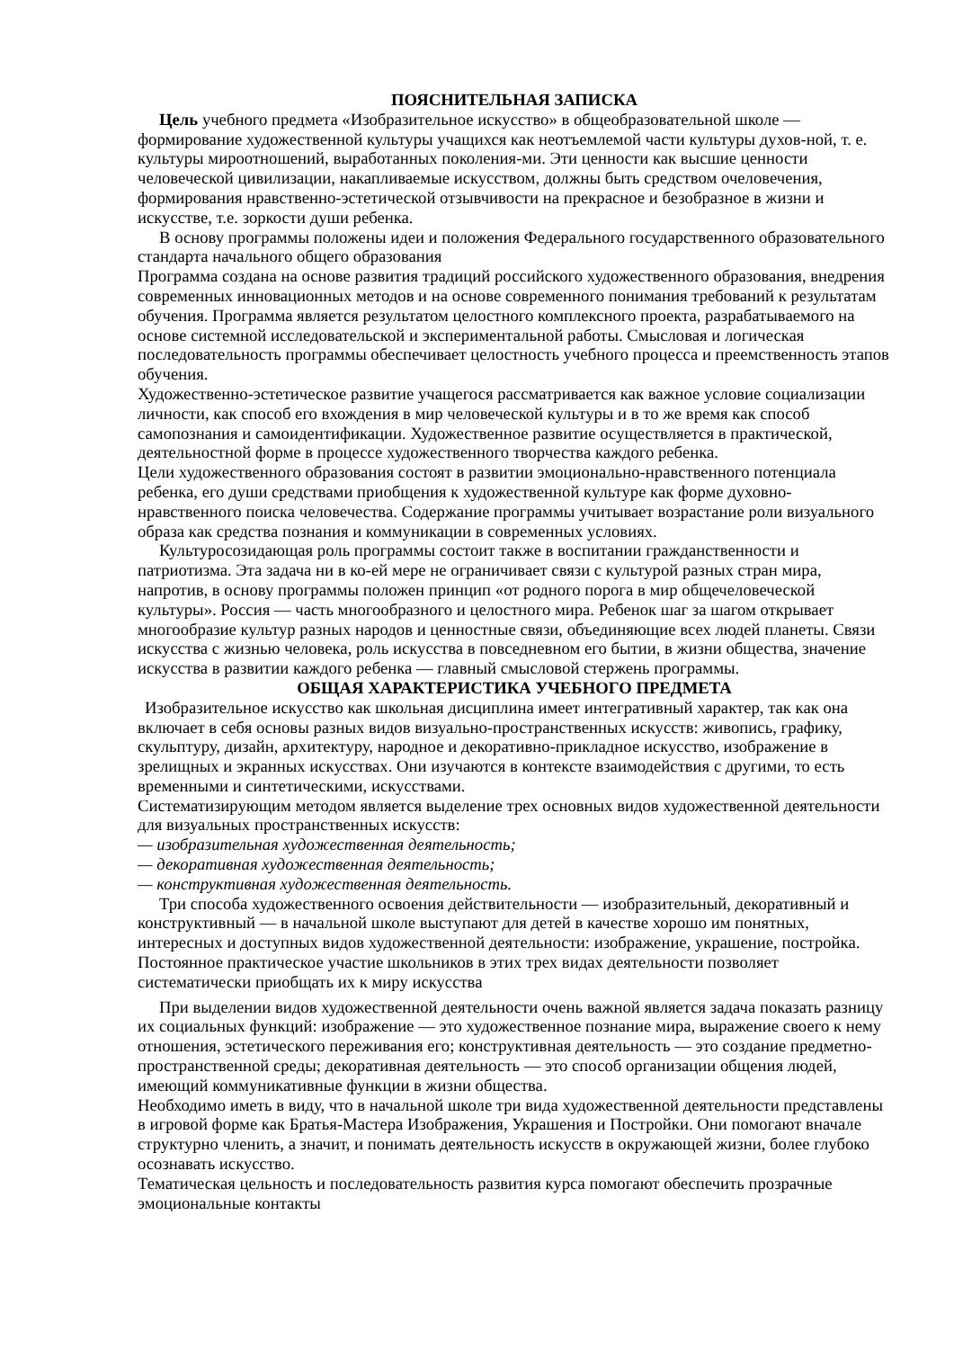ПОЯСНИТЕЛЬНАЯ ЗАПИСКА
Цель учебного предмета «Изобразительное искусство» в общеобразовательной школе — формирование художественной культуры учащихся как неотъемлемой части культуры духов-ной, т. е. культуры мироотношений, выработанных поколения-ми. Эти ценности как высшие ценности человеческой цивилизации, накапливаемые искусством, должны быть средством очеловечения, формирования нравственно-эстетической отзывчивости на прекрасное и безобразное в жизни и искусстве, т.е. зоркости души ребенка.
В основу программы положены идеи и положения Федерального государственного образовательного стандарта начального общего образования
Программа создана на основе развития традиций российского художественного образования, внедрения современных инновационных методов и на основе современного понимания требований к результатам обучения. Программа является результатом целостного комплексного проекта, разрабатываемого на основе системной исследовательской и экспериментальной работы. Смысловая и логическая последовательность программы обеспечивает целостность учебного процесса и преемственность этапов обучения.
Художественно-эстетическое развитие учащегося рассматривается как важное условие социализации личности, как способ его вхождения в мир человеческой культуры и в то же время как способ самопознания и самоидентификации. Художественное развитие осуществляется в практической, деятельностной форме в процессе художественного творчества каждого ребенка.
Цели художественного образования состоят в развитии эмоционально-нравственного потенциала ребенка, его души средствами приобщения к художественной культуре как форме духовно-нравственного поиска человечества. Содержание программы учитывает возрастание роли визуального образа как средства познания и коммуникации в современных условиях.
Культуросозидающая роль программы состоит также в воспитании гражданственности и патриотизма. Эта задача ни в ко-ей мере не ограничивает связи с культурой разных стран мира, напротив, в основу программы положен принцип «от родного порога в мир общечеловеческой культуры». Россия — часть многообразного и целостного мира. Ребенок шаг за шагом открывает многообразие культур разных народов и ценностные связи, объединяющие всех людей планеты. Связи искусства с жизнью человека, роль искусства в повседневном его бытии, в жизни общества, значение искусства в развитии каждого ребенка — главный смысловой стержень программы.
ОБЩАЯ ХАРАКТЕРИСТИКА УЧЕБНОГО ПРЕДМЕТА
Изобразительное искусство как школьная дисциплина имеет интегративный характер, так как она включает в себя основы разных видов визуально-пространственных искусств: живопись, графику, скульптуру, дизайн, архитектуру, народное и декоративно-прикладное искусство, изображение в зрелищных и экранных искусствах. Они изучаются в контексте взаимодействия с другими, то есть временными и синтетическими, искусствами.
Систематизирующим методом является выделение трех основных видов художественной деятельности для визуальных пространственных искусств:
— изобразительная художественная деятельность;
— декоративная художественная деятельность;
— конструктивная художественная деятельность.
Три способа художественного освоения действительности — изобразительный, декоративный и конструктивный — в начальной школе выступают для детей в качестве хорошо им понятных, интересных и доступных видов художественной деятельности: изображение, украшение, постройка. Постоянное практическое участие школьников в этих трех видах деятельности позволяет систематически приобщать их к миру искусства
При выделении видов художественной деятельности очень важной является задача показать разницу их социальных функций: изображение — это художественное познание мира, выражение своего к нему отношения, эстетического переживания его; конструктивная деятельность — это создание предметно-пространственной среды; декоративная деятельность — это способ организации общения людей, имеющий коммуникативные функции в жизни общества.
Необходимо иметь в виду, что в начальной школе три вида художественной деятельности представлены в игровой форме как Братья-Мастера Изображения, Украшения и Постройки. Они помогают вначале структурно членить, а значит, и понимать деятельность искусств в окружающей жизни, более глубоко осознавать искусство.
Тематическая цельность и последовательность развития курса помогают обеспечить прозрачные эмоциональные контакты